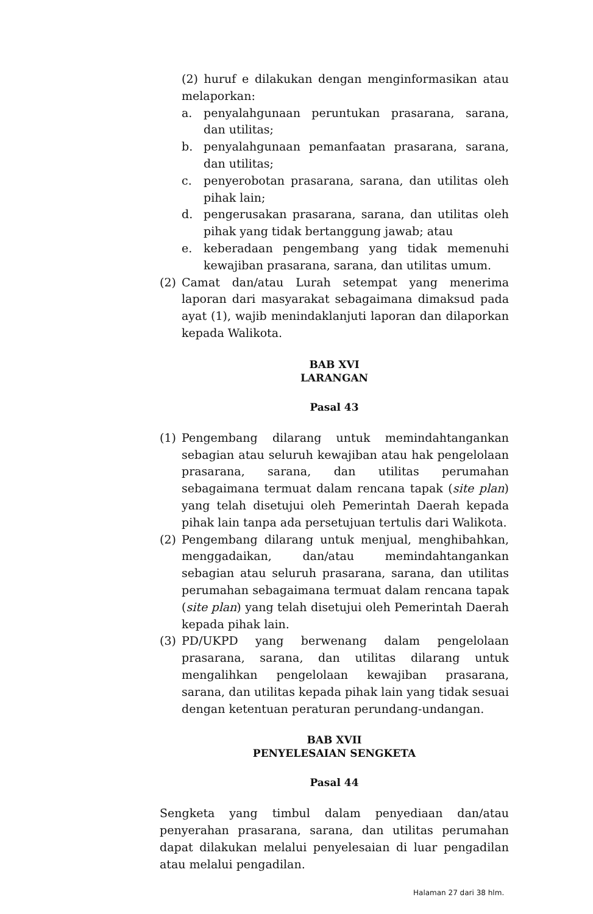(2) huruf e dilakukan dengan menginformasikan atau melaporkan:
a. penyalahgunaan peruntukan prasarana, sarana, dan utilitas;
b. penyalahgunaan pemanfaatan prasarana, sarana, dan utilitas;
c. penyerobotan prasarana, sarana, dan utilitas oleh pihak lain;
d. pengerusakan prasarana, sarana, dan utilitas oleh pihak yang tidak bertanggung jawab; atau
e. keberadaan pengembang yang tidak memenuhi kewajiban prasarana, sarana, dan utilitas umum.
(2) Camat dan/atau Lurah setempat yang menerima laporan dari masyarakat sebagaimana dimaksud pada ayat (1), wajib menindaklanjuti laporan dan dilaporkan kepada Walikota.
BAB XVI
LARANGAN
Pasal 43
(1) Pengembang dilarang untuk memindahtangankan sebagian atau seluruh kewajiban atau hak pengelolaan prasarana, sarana, dan utilitas perumahan sebagaimana termuat dalam rencana tapak (site plan) yang telah disetujui oleh Pemerintah Daerah kepada pihak lain tanpa ada persetujuan tertulis dari Walikota.
(2) Pengembang dilarang untuk menjual, menghibahkan, menggadaikan, dan/atau memindahtangankan sebagian atau seluruh prasarana, sarana, dan utilitas perumahan sebagaimana termuat dalam rencana tapak (site plan) yang telah disetujui oleh Pemerintah Daerah kepada pihak lain.
(3) PD/UKPD yang berwenang dalam pengelolaan prasarana, sarana, dan utilitas dilarang untuk mengalihkan pengelolaan kewajiban prasarana, sarana, dan utilitas kepada pihak lain yang tidak sesuai dengan ketentuan peraturan perundang-undangan.
BAB XVII
PENYELESAIAN SENGKETA
Pasal 44
Sengketa yang timbul dalam penyediaan dan/atau penyerahan prasarana, sarana, dan utilitas perumahan dapat dilakukan melalui penyelesaian di luar pengadilan atau melalui pengadilan.
Halaman 27 dari 38 hlm.